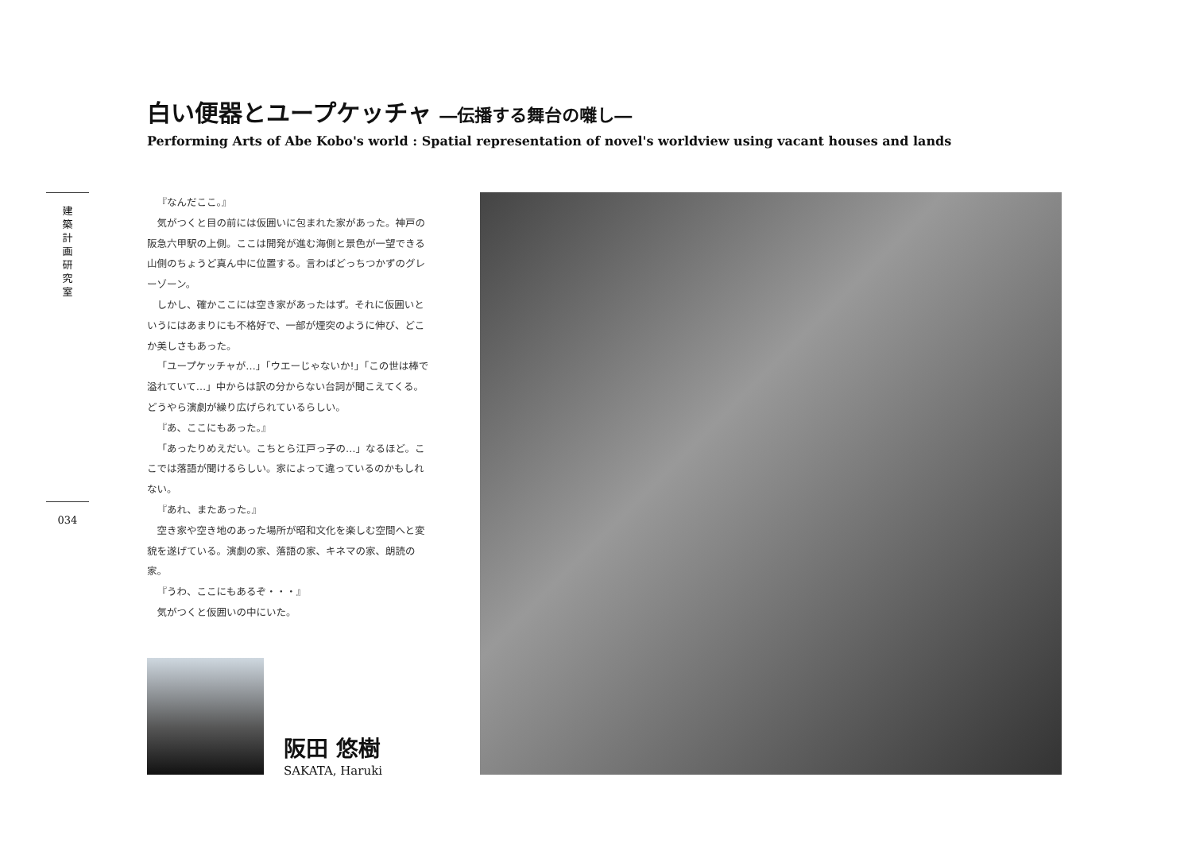白い便器とユープケッチャ ―伝播する舞台の囃し―
Performing Arts of Abe Kobo's world : Spatial representation of novel's worldview using vacant houses and lands
建
築
計
画
研
究
室
034
『なんだここ。』
気がつくと目の前には仮囲いに包まれた家があった。神戸の阪急六甲駅の上側。ここは開発が進む海側と景色が一望できる山側のちょうど真ん中に位置する。言わばどっちつかずのグレーゾーン。
しかし、確かここには空き家があったはず。それに仮囲いというにはあまりにも不格好で、一部が煙突のように伸び、どこか美しさもあった。
「ユープケッチャが…」「ウエーじゃないか!」「この世は棒で溢れていて…」中からは訳の分からない台詞が聞こえてくる。どうやら演劇が繰り広げられているらしい。
『あ、ここにもあった。』
「あったりめえだい。こちとら江戸っ子の…」なるほど。ここでは落語が聞けるらしい。家によって違っているのかもしれない。
『あれ、またあった。』
空き家や空き地のあった場所が昭和文化を楽しむ空間へと変貌を遂げている。演劇の家、落語の家、キネマの家、朗読の家。
『うわ、ここにもあるぞ・・・』
気がつくと仮囲いの中にいた。
阪田 悠樹
SAKATA, Haruki